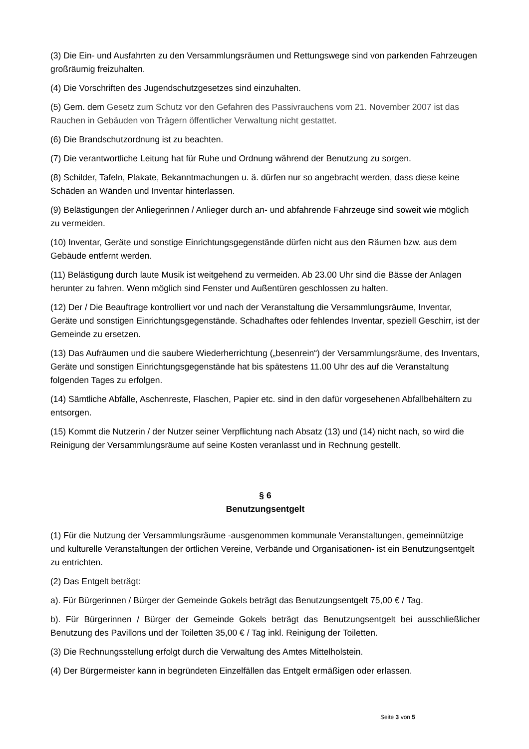(3) Die Ein- und Ausfahrten zu den Versammlungsräumen und Rettungswege sind von parkenden Fahrzeugen großräumig freizuhalten.
(4) Die Vorschriften des Jugendschutzgesetzes sind einzuhalten.
(5) Gem. dem Gesetz zum Schutz vor den Gefahren des Passivrauchens vom 21. November 2007 ist das Rauchen in Gebäuden von Trägern öffentlicher Verwaltung nicht gestattet.
(6) Die Brandschutzordnung ist zu beachten.
(7) Die verantwortliche Leitung hat für Ruhe und Ordnung während der Benutzung zu sorgen.
(8) Schilder, Tafeln, Plakate, Bekanntmachungen u. ä. dürfen nur so angebracht werden, dass diese keine Schäden an Wänden und Inventar hinterlassen.
(9) Belästigungen der Anliegerinnen / Anlieger durch an- und abfahrende Fahrzeuge sind soweit wie möglich zu vermeiden.
(10) Inventar, Geräte und sonstige Einrichtungsgegenstände dürfen nicht aus den Räumen bzw. aus dem Gebäude entfernt werden.
(11) Belästigung durch laute Musik ist weitgehend zu vermeiden. Ab 23.00 Uhr sind die Bässe der Anlagen herunter zu fahren. Wenn möglich sind Fenster und Außentüren geschlossen zu halten.
(12) Der / Die Beauftrage kontrolliert vor und nach der Veranstaltung die Versammlungsräume, Inventar, Geräte und sonstigen Einrichtungsgegenstände. Schadhaftes oder fehlendes Inventar, speziell Geschirr, ist der Gemeinde zu ersetzen.
(13) Das Aufräumen und die saubere Wiederherrichtung („besenrein“) der Versammlungsräume, des Inventars, Geräte und sonstigen Einrichtungsgegenstände hat bis spätestens 11.00 Uhr des auf die Veranstaltung folgenden Tages zu erfolgen.
(14) Sämtliche Abfälle, Aschenreste, Flaschen, Papier etc. sind in den dafür vorgesehenen Abfallbehältern zu entsorgen.
(15) Kommt die Nutzerin / der Nutzer seiner Verpflichtung nach Absatz (13) und (14) nicht nach, so wird die Reinigung der Versammlungsräume auf seine Kosten veranlasst und in Rechnung gestellt.
§ 6
Benutzungsentgelt
(1) Für die Nutzung der Versammlungsräume -ausgenommen kommunale Veranstaltungen, gemeinnützige und kulturelle Veranstaltungen der örtlichen Vereine, Verbände und Organisationen- ist ein Benutzungsentgelt zu entrichten.
(2) Das Entgelt beträgt:
a). Für Bürgerinnen / Bürger der Gemeinde Gokels beträgt das Benutzungsentgelt 75,00 € / Tag.
b). Für Bürgerinnen / Bürger der Gemeinde Gokels beträgt das Benutzungsentgelt bei ausschließlicher Benutzung des Pavillons und der Toiletten 35,00 € / Tag inkl. Reinigung der Toiletten.
(3) Die Rechnungsstellung erfolgt durch die Verwaltung des Amtes Mittelholstein.
(4) Der Bürgermeister kann in begründeten Einzelfällen das Entgelt ermäßigen oder erlassen.
Seite 3 von 5